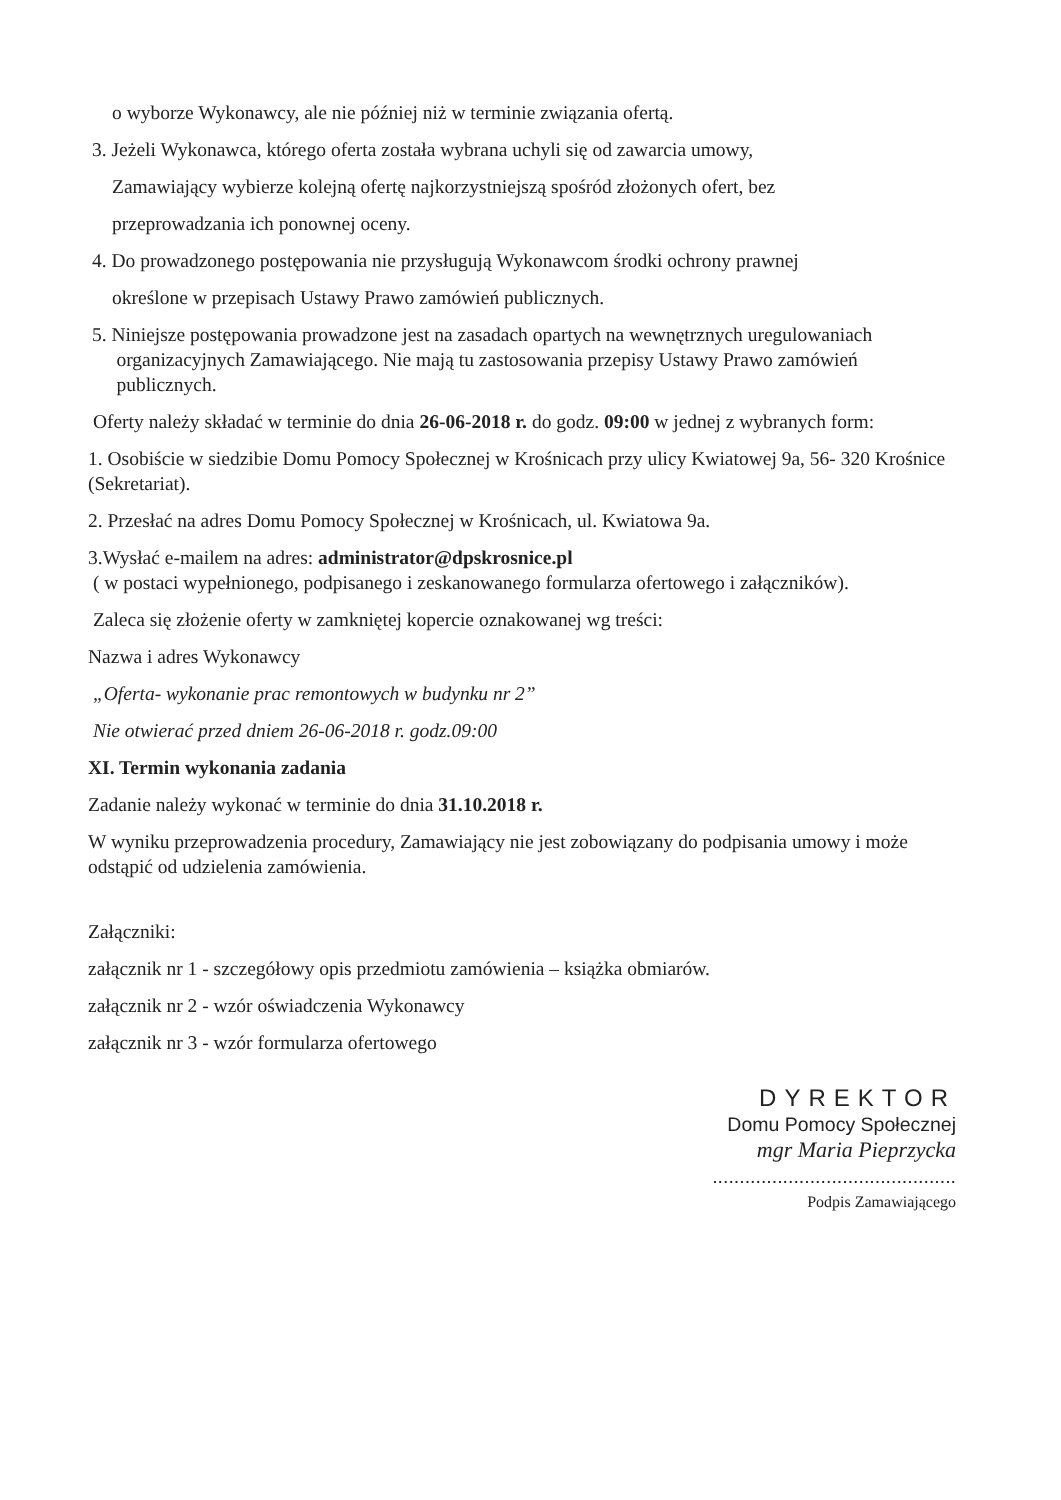o wyborze Wykonawcy, ale nie później niż w terminie związania ofertą.
3. Jeżeli Wykonawca, którego oferta została wybrana uchyli się od zawarcia umowy,
Zamawiający wybierze kolejną ofertę najkorzystniejszą spośród złożonych ofert, bez
przeprowadzania ich ponownej oceny.
4. Do prowadzonego postępowania nie przysługują Wykonawcom środki ochrony prawnej
określone w przepisach Ustawy Prawo zamówień publicznych.
5. Niniejsze postępowania prowadzone jest na zasadach opartych na wewnętrznych uregulowaniach
organizacyjnych Zamawiającego. Nie mają tu zastosowania przepisy Ustawy Prawo zamówień
publicznych.
Oferty należy składać w terminie do dnia 26-06-2018 r. do godz. 09:00 w jednej z wybranych form:
1. Osobiście w siedzibie Domu Pomocy Społecznej w Krośnicach przy ulicy Kwiatowej 9a, 56- 320 Krośnice (Sekretariat).
2. Przesłać na adres Domu Pomocy Społecznej w Krośnicach, ul. Kwiatowa 9a.
3.Wysłać e-mailem na adres: administrator@dpskrosnice.pl
( w postaci wypełnionego, podpisanego i zeskanowanego formularza ofertowego i załączników).
Zaleca się złożenie oferty w zamkniętej kopercie oznakowanej wg treści:
Nazwa i adres Wykonawcy
„Oferta- wykonanie prac remontowych w budynku nr 2”
Nie otwierać przed dniem 26-06-2018 r. godz.09:00
XI. Termin wykonania zadania
Zadanie należy wykonać w terminie do dnia 31.10.2018 r.
W wyniku przeprowadzenia procedury, Zamawiający nie jest zobowiązany do podpisania umowy i może odstąpić od udzielenia zamówienia.
Załączniki:
załącznik nr 1 - szczegółowy opis przedmiotu zamówienia – książka obmiarów.
załącznik nr 2 - wzór oświadczenia Wykonawcy
załącznik nr 3 - wzór formularza ofertowego
DYREKTOR
Domu Pomocy Społecznej
mgr Maria Pieprzycka
.............................................
Podpis Zamawiającego